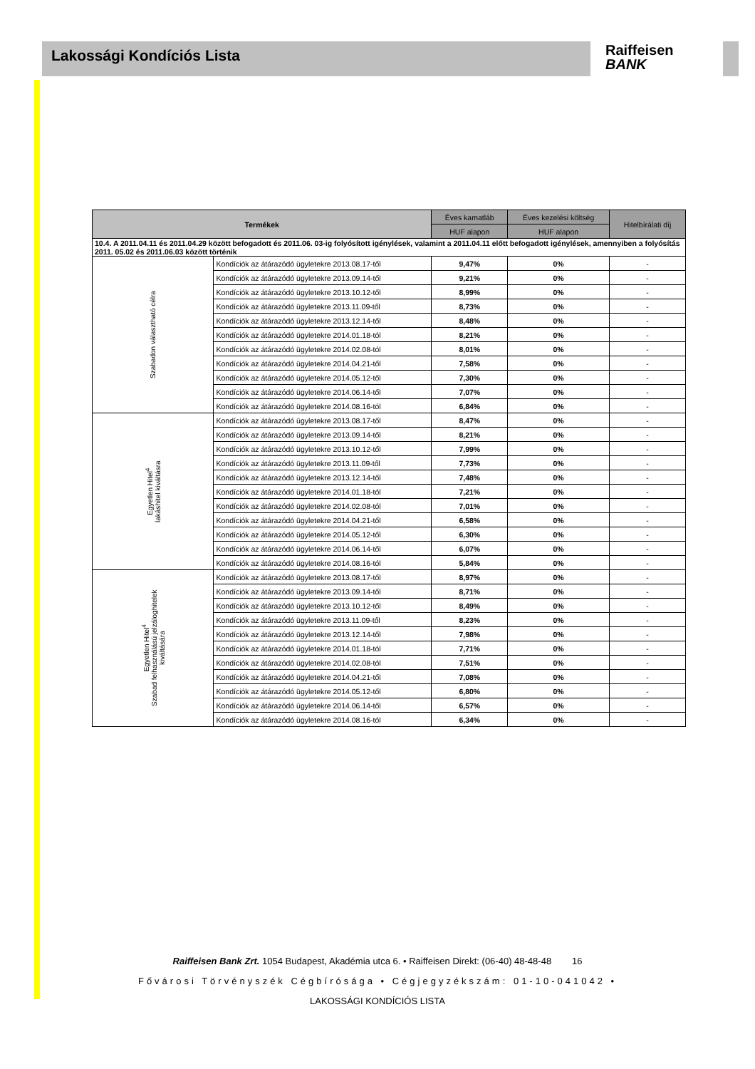Lakossági Kondíciós Lista
Raiffeisen
BANK
| Termékek | | Éves kamatláb | Éves kezelési költség | Hitelbírálati díj |
| --- | --- | --- | --- | --- |
| | | HUF alapon | HUF alapon | |
| 10.4. A 2011.04.11 és 2011.04.29 között befogadott és 2011.06. 03-ig folyósított igénylések, valamint a 2011.04.11 előtt befogadott igénylések, amennyiben a folyósítás 2011. 05.02 és 2011.06.03 között történik | | | | |
| Szabadon választható célra | Kondíciók az átárazódó ügyletekre 2013.08.17-től | 9,47% | 0% | - |
| | Kondíciók az átárazódó ügyletekre 2013.09.14-től | 9,21% | 0% | - |
| | Kondíciók az átárazódó ügyletekre 2013.10.12-től | 8,99% | 0% | - |
| | Kondíciók az átárazódó ügyletekre 2013.11.09-től | 8,73% | 0% | - |
| | Kondíciók az átárazódó ügyletekre 2013.12.14-től | 8,48% | 0% | - |
| | Kondíciók az átárazódó ügyletekre 2014.01.18-tól | 8,21% | 0% | - |
| | Kondíciók az átárazódó ügyletekre 2014.02.08-tól | 8,01% | 0% | - |
| | Kondíciók az átárazódó ügyletekre 2014.04.21-től | 7,58% | 0% | - |
| | Kondíciók az átárazódó ügyletekre 2014.05.12-től | 7,30% | 0% | - |
| | Kondíciók az átárazódó ügyletekre 2014.06.14-től | 7,07% | 0% | - |
| | Kondíciók az átárazódó ügyletekre 2014.08.16-tól | 6,84% | 0% | - |
| Egyetlen Hitel<sup>4</sup> lakáshitel kiváltásra | Kondíciók az átárazódó ügyletekre 2013.08.17-től | 8,47% | 0% | - |
| | Kondíciók az átárazódó ügyletekre 2013.09.14-től | 8,21% | 0% | - |
| | Kondíciók az átárazódó ügyletekre 2013.10.12-től | 7,99% | 0% | - |
| | Kondíciók az átárazódó ügyletekre 2013.11.09-től | 7,73% | 0% | - |
| | Kondíciók az átárazódó ügyletekre 2013.12.14-től | 7,48% | 0% | - |
| | Kondíciók az átárazódó ügyletekre 2014.01.18-tól | 7,21% | 0% | - |
| | Kondíciók az átárazódó ügyletekre 2014.02.08-tól | 7,01% | 0% | - |
| | Kondíciók az átárazódó ügyletekre 2014.04.21-től | 6,58% | 0% | - |
| | Kondíciók az átárazódó ügyletekre 2014.05.12-től | 6,30% | 0% | - |
| | Kondíciók az átárazódó ügyletekre 2014.06.14-től | 6,07% | 0% | - |
| | Kondíciók az átárazódó ügyletekre 2014.08.16-tól | 5,84% | 0% | - |
| Egyetlen Hitel<sup>4</sup> Szabad felhasználású jelzáloghitelek kiváltására | Kondíciók az átárazódó ügyletekre 2013.08.17-től | 8,97% | 0% | - |
| | Kondíciók az átárazódó ügyletekre 2013.09.14-től | 8,71% | 0% | - |
| | Kondíciók az átárazódó ügyletekre 2013.10.12-től | 8,49% | 0% | - |
| | Kondíciók az átárazódó ügyletekre 2013.11.09-től | 8,23% | 0% | - |
| | Kondíciók az átárazódó ügyletekre 2013.12.14-től | 7,98% | 0% | - |
| | Kondíciók az átárazódó ügyletekre 2014.01.18-tól | 7,71% | 0% | - |
| | Kondíciók az átárazódó ügyletekre 2014.02.08-tól | 7,51% | 0% | - |
| | Kondíciók az átárazódó ügyletekre 2014.04.21-től | 7,08% | 0% | - |
| | Kondíciók az átárazódó ügyletekre 2014.05.12-től | 6,80% | 0% | - |
| | Kondíciók az átárazódó ügyletekre 2014.06.14-től | 6,57% | 0% | - |
| | Kondíciók az átárazódó ügyletekre 2014.08.16-tól | 6,34% | 0% | - |
Raiffeisen Bank Zrt. 1054 Budapest, Akadémia utca 6. • Raiffeisen Direkt: (06-40) 48-48-48 16
Fővárosi Törvényszék Cégbírósága • Cégjegyzékszám: 01-10-041042 •
LAKOSSÁGI KONDÍCIÓS LISTA